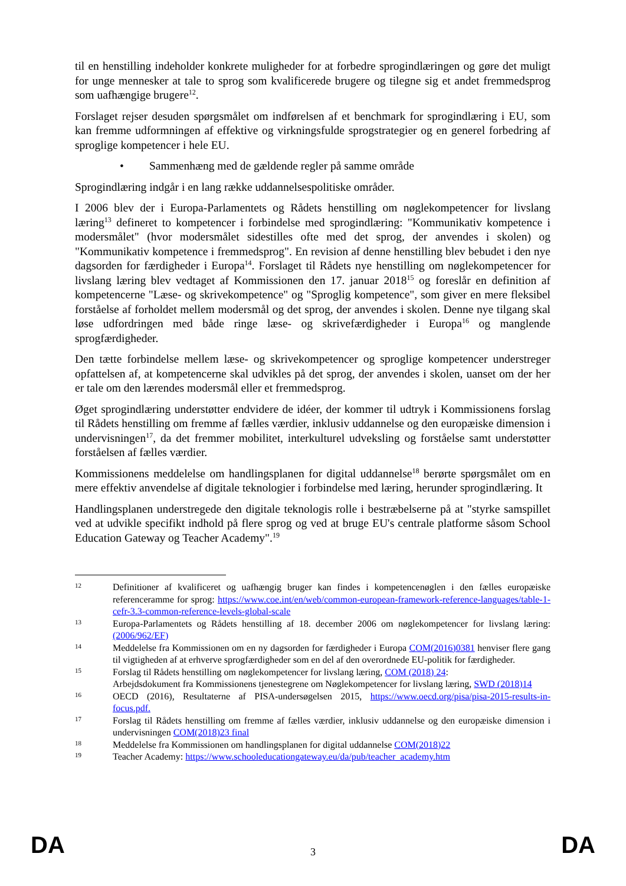til en henstilling indeholder konkrete muligheder for at forbedre sprogindlæringen og gøre det muligt for unge mennesker at tale to sprog som kvalificerede brugere og tilegne sig et andet fremmedsprog som uafhængige brugere<sup>12</sup>.
Forslaget rejser desuden spørgsmålet om indførelsen af et benchmark for sprogindlæring i EU, som kan fremme udformningen af effektive og virkningsfulde sprogstrategier og en generel forbedring af sproglige kompetencer i hele EU.
• Sammenhæng med de gældende regler på samme område
Sprogindlæring indgår i en lang række uddannelsespolitiske områder.
I 2006 blev der i Europa-Parlamentets og Rådets henstilling om nøglekompetencer for livslang læring<sup>13</sup> defineret to kompetencer i forbindelse med sprogindlæring: "Kommunikativ kompetence i modersmålet" (hvor modersmålet sidestilles ofte med det sprog, der anvendes i skolen) og "Kommunikativ kompetence i fremmedsprog". En revision af denne henstilling blev bebudet i den nye dagsorden for færdigheder i Europa<sup>14</sup>. Forslaget til Rådets nye henstilling om nøglekompetencer for livslang læring blev vedtaget af Kommissionen den 17. januar 2018<sup>15</sup> og foreslår en definition af kompetencerne "Læse- og skrivekompetence" og "Sproglig kompetence", som giver en mere fleksibel forståelse af forholdet mellem modersmål og det sprog, der anvendes i skolen. Denne nye tilgang skal løse udfordringen med både ringe læse- og skrivefærdigheder i Europa<sup>16</sup> og manglende sprogfærdigheder.
Den tætte forbindelse mellem læse- og skrivekompetencer og sproglige kompetencer understreger opfattelsen af, at kompetencerne skal udvikles på det sprog, der anvendes i skolen, uanset om der her er tale om den lærendes modersmål eller et fremmedsprog.
Øget sprogindlæring understøtter endvidere de idéer, der kommer til udtryk i Kommissionens forslag til Rådets henstilling om fremme af fælles værdier, inklusiv uddannelse og den europæiske dimension i undervisningen<sup>17</sup>, da det fremmer mobilitet, interkulturel udveksling og forståelse samt understøtter forståelsen af fælles værdier.
Kommissionens meddelelse om handlingsplanen for digital uddannelse<sup>18</sup> berørte spørgsmålet om en mere effektiv anvendelse af digitale teknologier i forbindelse med læring, herunder sprogindlæring. It
Handlingsplanen understregede den digitale teknologis rolle i bestræbelserne på at "styrke samspillet ved at udvikle specifikt indhold på flere sprog og ved at bruge EU's centrale platforme såsom School Education Gateway og Teacher Academy".<sup>19</sup>
12
Definitioner af kvalificeret og uafhængig bruger kan findes i kompetencenøglen i den fælles europæiske referenceramme for sprog: https://www.coe.int/en/web/common-european-framework-reference-languages/table-1-cefr-3.3-common-reference-levels-global-scale
13
Europa-Parlamentets og Rådets henstilling af 18. december 2006 om nøglekompetencer for livslang læring: (2006/962/EF)
14
Meddelelse fra Kommissionen om en ny dagsorden for færdigheder i Europa COM(2016)0381 henviser flere gang til vigtigheden af at erhverve sprogfærdigheder som en del af den overordnede EU-politik for færdigheder.
15
Forslag til Rådets henstilling om nøglekompetencer for livslang læring, COM (2018) 24:
Arbejdsdokument fra Kommissionens tjenestegrene om Nøglekompetencer for livslang læring, SWD (2018)14
16
OECD (2016), Resultaterne af PISA-undersøgelsen 2015, https://www.oecd.org/pisa/pisa-2015-results-in-focus.pdf.
17
Forslag til Rådets henstilling om fremme af fælles værdier, inklusiv uddannelse og den europæiske dimension i undervisningen COM(2018)23 final
18
Meddelelse fra Kommissionen om handlingsplanen for digital uddannelse COM(2018)22
19
Teacher Academy: https://www.schooleducationgateway.eu/da/pub/teacher_academy.htm
DA 3 DA